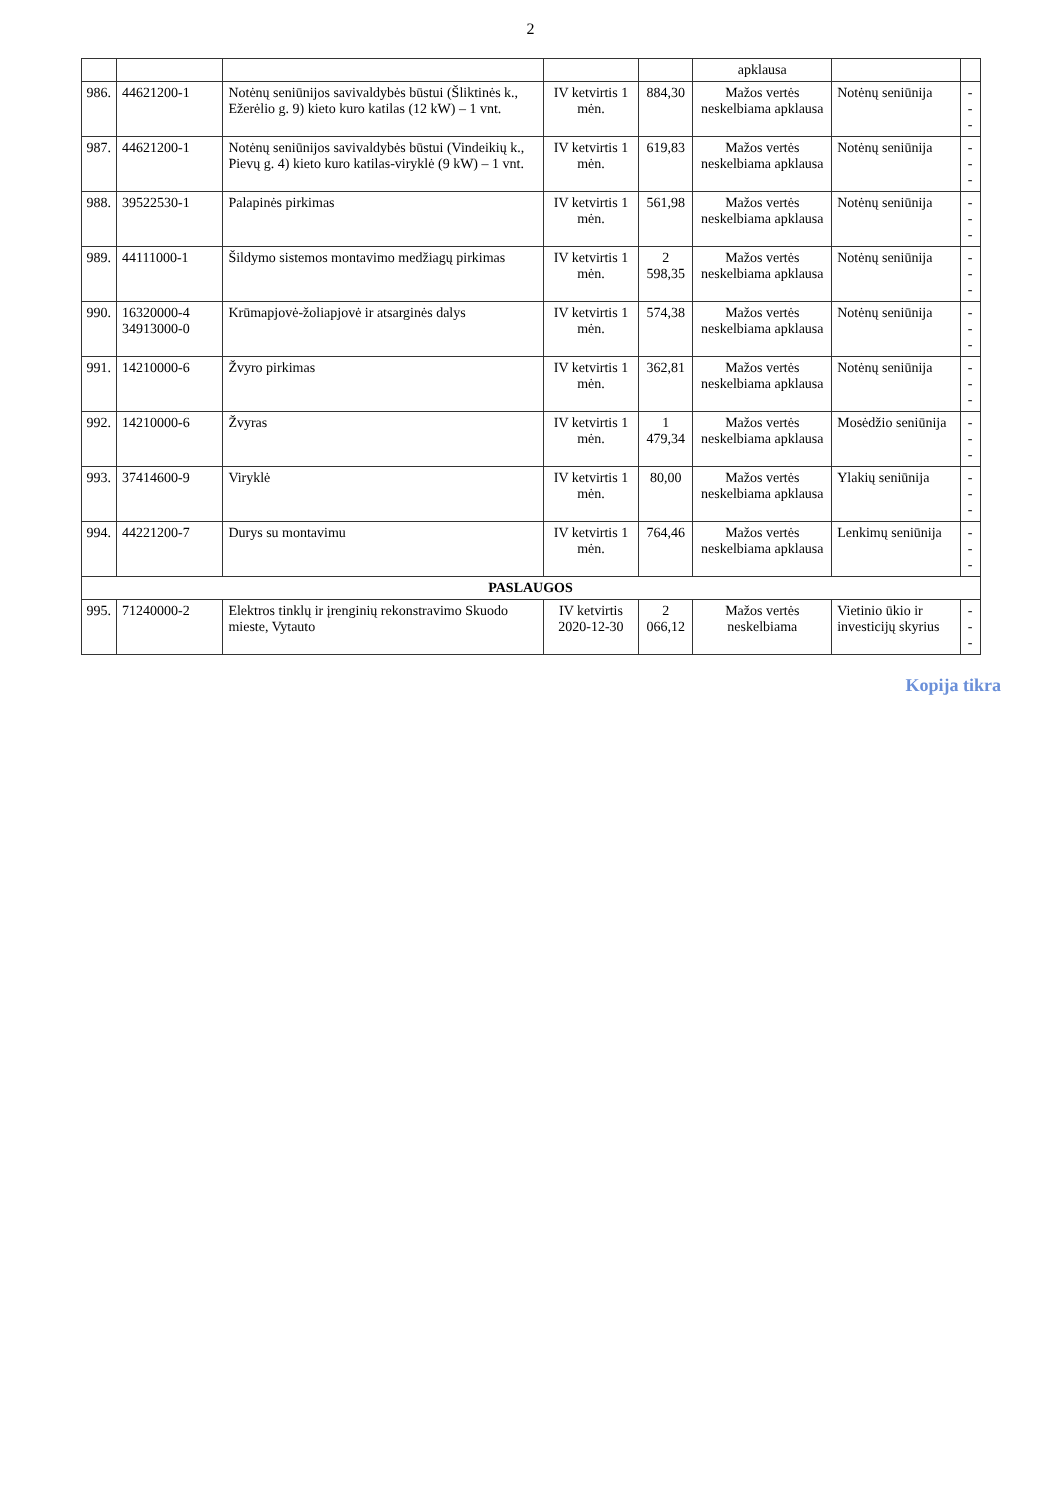2
| | | | | | apklausa | | |
| 986. | 44621200-1 | Notėnų seniūnijos savivaldybės būstui (Šliktinės k., Ežerėlio g. 9) kieto kuro katilas (12 kW) – 1 vnt. | IV ketvirtis 1 mėn. | 884,30 | Mažos vertės neskelbiama apklausa | Notėnų seniūnija | --- |
| 987. | 44621200-1 | Notėnų seniūnijos savivaldybės būstui (Vindeikių k., Pievų g. 4) kieto kuro katilas-viryklė (9 kW) – 1 vnt. | IV ketvirtis 1 mėn. | 619,83 | Mažos vertės neskelbiama apklausa | Notėnų seniūnija | --- |
| 988. | 39522530-1 | Palapinės pirkimas | IV ketvirtis 1 mėn. | 561,98 | Mažos vertės neskelbiama apklausa | Notėnų seniūnija | --- |
| 989. | 44111000-1 | Šildymo sistemos montavimo medžiagų pirkimas | IV ketvirtis 1 mėn. | 2 598,35 | Mažos vertės neskelbiama apklausa | Notėnų seniūnija | --- |
| 990. | 16320000-4 34913000-0 | Krūmapjovė-žoliapjovė ir atsarginės dalys | IV ketvirtis 1 mėn. | 574,38 | Mažos vertės neskelbiama apklausa | Notėnų seniūnija | --- |
| 991. | 14210000-6 | Žvyro pirkimas | IV ketvirtis 1 mėn. | 362,81 | Mažos vertės neskelbiama apklausa | Notėnų seniūnija | --- |
| 992. | 14210000-6 | Žvyras | IV ketvirtis 1 mėn. | 1 479,34 | Mažos vertės neskelbiama apklausa | Mosėdžio seniūnija | --- |
| 993. | 37414600-9 | Viryklė | IV ketvirtis 1 mėn. | 80,00 | Mažos vertės neskelbiama apklausa | Ylakių seniūnija | --- |
| 994. | 44221200-7 | Durys su montavimu | IV ketvirtis 1 mėn. | 764,46 | Mažos vertės neskelbiama apklausa | Lenkimų seniūnija | --- |
| PASLAUGOS | | | | | | | |
| 995. | 71240000-2 | Elektros tinklų ir įrenginių rekonstravimo Skuodo mieste, Vytauto | IV ketvirtis 2020-12-30 | 2 066,12 | Mažos vertės neskelbiama | Vietinio ūkio ir investicijų skyrius | --- |
Kopija tikra